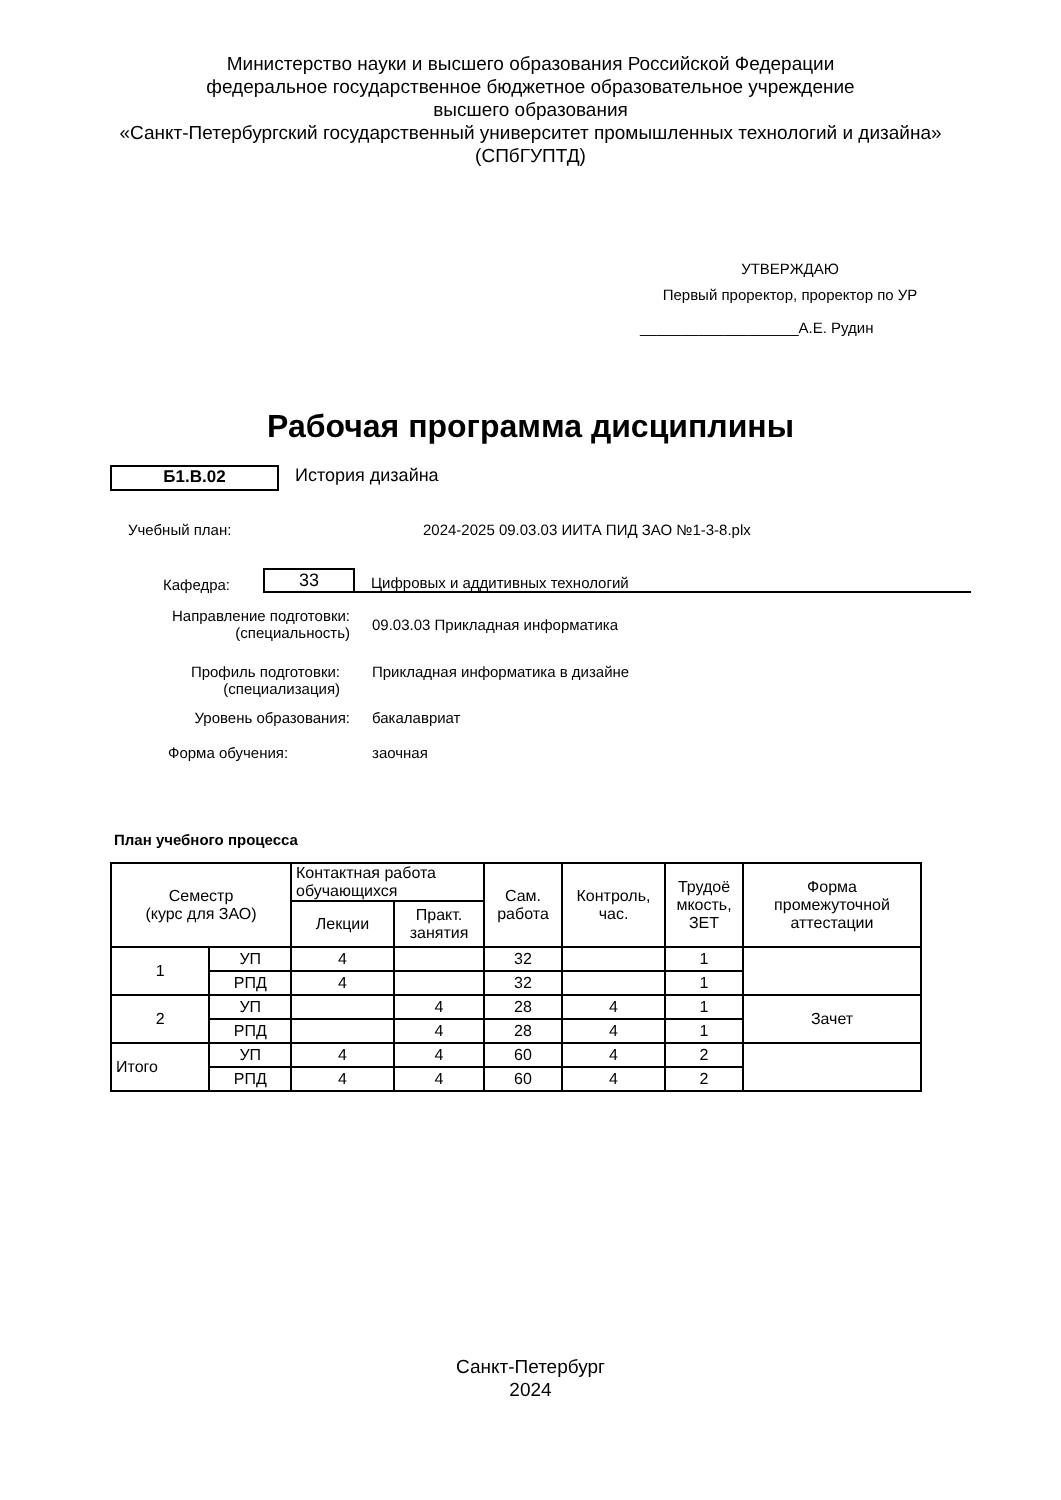Министерство науки и высшего образования Российской Федерации
федеральное государственное бюджетное образовательное учреждение
высшего образования
«Санкт-Петербургский государственный университет промышленных технологий и дизайна»
(СПбГУПТД)
УТВЕРЖДАЮ
Первый проректор, проректор по УР
___________________А.Е. Рудин
Рабочая программа дисциплины
Б1.В.02
История дизайна
Учебный план: 2024-2025 09.03.03 ИИТА ПИД ЗАО №1-3-8.plx
Кафедра:
33
Цифровых и аддитивных технологий
Направление подготовки:
(специальность)
09.03.03 Прикладная информатика
Профиль подготовки:
(специализация)
Прикладная информатика в дизайне
Уровень образования: бакалавриат
Форма обучения: заочная
План учебного процесса
| Семестр (курс для ЗАО) | | Контактная работа обучающихся | | Сам. работа | Контроль, час. | Трудоё мкость, ЗЕТ | Форма промежуточной аттестации |
| | | Лекции | Практ. занятия | | | | |
| 1 | УП | 4 | | 32 | | 1 | |
| | РПД | 4 | | 32 | | 1 | |
| 2 | УП | | 4 | 28 | 4 | 1 | Зачет |
| | РПД | | 4 | 28 | 4 | 1 | |
| Итого | УП | 4 | 4 | 60 | 4 | 2 | |
| | РПД | 4 | 4 | 60 | 4 | 2 | |
Санкт-Петербург
2024